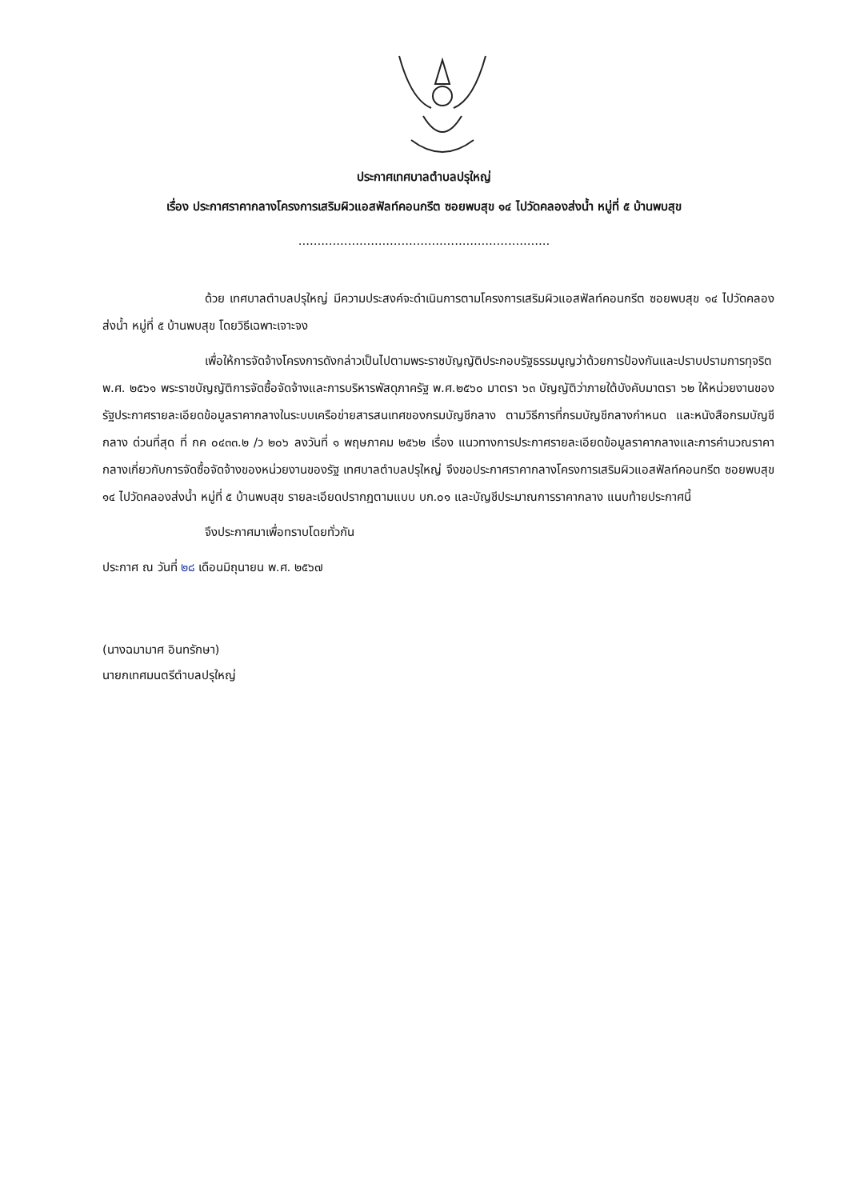ประกาศเทศบาลตำบลปรุใหญ่
เรื่อง ประกาศราคากลางโครงการเสริมผิวแอสฟัลท์คอนกรีต ซอยพบสุข ๑๔ ไปวัดคลองส่งน้ำ หมู่ที่ ๕ บ้านพบสุข
..................................................................
ด้วย เทศบาลตำบลปรุใหญ่ มีความประสงค์จะดำเนินการตามโครงการเสริมผิวแอสฟัลท์คอนกรีต ซอยพบสุข ๑๔ ไปวัดคลองส่งน้ำ หมู่ที่ ๕ บ้านพบสุข โดยวิธีเฉพาะเจาะจง
เพื่อให้การจัดจ้างโครงการดังกล่าวเป็นไปตามพระราชบัญญัติประกอบรัฐธรรมนูญว่าด้วยการป้องกันและปราบปรามการทุจริต พ.ศ. ๒๕๖๑ พระราชบัญญัติการจัดซื้อจัดจ้างและการบริหารพัสดุภาครัฐ พ.ศ.๒๕๖๐ มาตรา ๖๓ บัญญัติว่าภายใต้บังคับมาตรา ๖๒ ให้หน่วยงานของรัฐประกาศรายละเอียดข้อมูลราคากลางในระบบเครือข่ายสารสนเทศของกรมบัญชีกลาง ตามวิธีการที่กรมบัญชีกลางกำหนด และหนังสือกรมบัญชีกลาง ด่วนที่สุด ที่ กค ๐๔๓๓.๒ /ว ๒๐๖ ลงวันที่ ๑ พฤษภาคม ๒๕๖๒ เรื่อง แนวทางการประกาศรายละเอียดข้อมูลราคากลางและการคำนวณราคากลางเกี่ยวกับการจัดซื้อจัดจ้างของหน่วยงานของรัฐ เทศบาลตำบลปรุใหญ่ จึงขอประกาศราคากลางโครงการเสริมผิวแอสฟัลท์คอนกรีต ซอยพบสุข ๑๔ ไปวัดคลองส่งน้ำ หมู่ที่ ๕ บ้านพบสุข รายละเอียดปรากฏตามแบบ บก.๐๑ และบัญชีประมาณการราคากลาง แนบท้ายประกาศนี้
จึงประกาศมาเพื่อทราบโดยทั่วกัน
ประกาศ ณ วันที่ ๒๘ เดือนมิถุนายน พ.ศ. ๒๕๖๗
(นางฉมามาศ อินทรักษา)
นายกเทศมนตรีตำบลปรุใหญ่